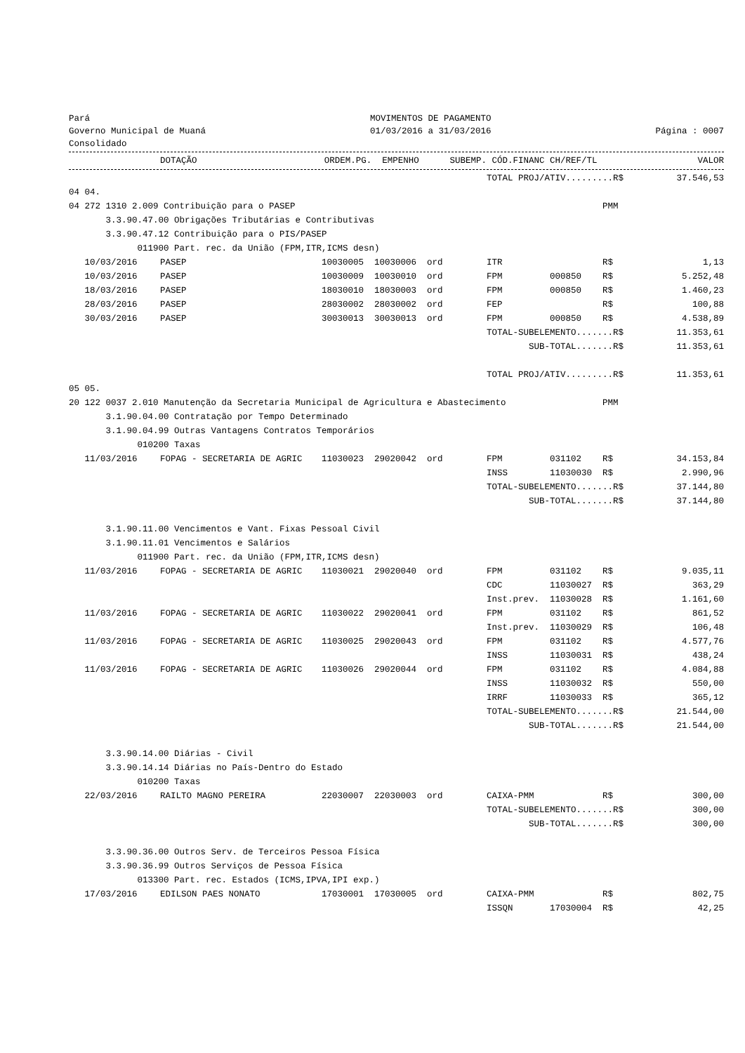Pará
Governo Municipal de Muaná
Consolidado
MOVIMENTOS DE PAGAMENTO
01/03/2016 a 31/03/2016
Página : 0007
| | DOTAÇÃO | ORDEM.PG. | EMPENHO | SUBEMP. | CÓD.FINANC | CH/REF/TL | | VALOR |
| --- | --- | --- | --- | --- | --- | --- | --- | --- |
| | | | | | TOTAL PROJ/ATIV.........R$ | | | 37.546,53 |
| 04 04. | | | | | | | | |
| 04 272 1310 2.009 Contribuição para o PASEP | | | | | | | PMM | |
| 3.3.90.47.00 Obrigações Tributárias e Contributivas | | | | | | | | |
| 3.3.90.47.12 Contribuição para o PIS/PASEP | | | | | | | | |
| 011900 Part. rec. da União (FPM,ITR,ICMS desn) | | | | | | | | |
| 10/03/2016 | PASEP | 10030005 | 10030006 | ord | ITR | | R$ | 1,13 |
| 10/03/2016 | PASEP | 10030009 | 10030010 | ord | FPM | 000850 | R$ | 5.252,48 |
| 18/03/2016 | PASEP | 18030010 | 18030003 | ord | FPM | 000850 | R$ | 1.460,23 |
| 28/03/2016 | PASEP | 28030002 | 28030002 | ord | FEP | | R$ | 100,88 |
| 30/03/2016 | PASEP | 30030013 | 30030013 | ord | FPM | 000850 | R$ | 4.538,89 |
| | | | | | TOTAL-SUBELEMENTO.......R$ | | | 11.353,61 |
| | | | | | SUB-TOTAL.......R$ | | | 11.353,61 |
| | | | | | TOTAL PROJ/ATIV.........R$ | | | 11.353,61 |
| 05 05. | | | | | | | | |
| 20 122 0037 2.010 Manutenção da Secretaria Municipal de Agricultura e Abastecimento | | | | | | | PMM | |
| 3.1.90.04.00 Contratação por Tempo Determinado | | | | | | | | |
| 3.1.90.04.99 Outras Vantagens Contratos Temporários | | | | | | | | |
| 010200 Taxas | | | | | | | | |
| 11/03/2016 | FOPAG - SECRETARIA DE AGRIC | 11030023 | 29020042 | ord | FPM | 031102 | R$ | 34.153,84 |
| | | | | | INSS | 11030030 | R$ | 2.990,96 |
| | | | | | TOTAL-SUBELEMENTO.......R$ | | | 37.144,80 |
| | | | | | SUB-TOTAL.......R$ | | | 37.144,80 |
| 3.1.90.11.00 Vencimentos e Vant. Fixas Pessoal Civil | | | | | | | | |
| 3.1.90.11.01 Vencimentos e Salários | | | | | | | | |
| 011900 Part. rec. da União (FPM,ITR,ICMS desn) | | | | | | | | |
| 11/03/2016 | FOPAG - SECRETARIA DE AGRIC | 11030021 | 29020040 | ord | FPM | 031102 | R$ | 9.035,11 |
| | | | | | CDC | 11030027 | R$ | 363,29 |
| | | | | | Inst.prev. | 11030028 | R$ | 1.161,60 |
| 11/03/2016 | FOPAG - SECRETARIA DE AGRIC | 11030022 | 29020041 | ord | FPM | 031102 | R$ | 861,52 |
| | | | | | Inst.prev. | 11030029 | R$ | 106,48 |
| 11/03/2016 | FOPAG - SECRETARIA DE AGRIC | 11030025 | 29020043 | ord | FPM | 031102 | R$ | 4.577,76 |
| | | | | | INSS | 11030031 | R$ | 438,24 |
| 11/03/2016 | FOPAG - SECRETARIA DE AGRIC | 11030026 | 29020044 | ord | FPM | 031102 | R$ | 4.084,88 |
| | | | | | INSS | 11030032 | R$ | 550,00 |
| | | | | | IRRF | 11030033 | R$ | 365,12 |
| | | | | | TOTAL-SUBELEMENTO.......R$ | | | 21.544,00 |
| | | | | | SUB-TOTAL.......R$ | | | 21.544,00 |
| 3.3.90.14.00 Diárias - Civil | | | | | | | | |
| 3.3.90.14.14 Diárias no País-Dentro do Estado | | | | | | | | |
| 010200 Taxas | | | | | | | | |
| 22/03/2016 | RAILTO MAGNO PEREIRA | 22030007 | 22030003 | ord | CAIXA-PMM | | R$ | 300,00 |
| | | | | | TOTAL-SUBELEMENTO.......R$ | | | 300,00 |
| | | | | | SUB-TOTAL.......R$ | | | 300,00 |
| 3.3.90.36.00 Outros Serv. de Terceiros Pessoa Física | | | | | | | | |
| 3.3.90.36.99 Outros Serviços de Pessoa Física | | | | | | | | |
| 013300 Part. rec. Estados (ICMS,IPVA,IPI exp.) | | | | | | | | |
| 17/03/2016 | EDILSON PAES NONATO | 17030001 | 17030005 | ord | CAIXA-PMM | | R$ | 802,75 |
| | | | | | ISSQN | 17030004 | R$ | 42,25 |